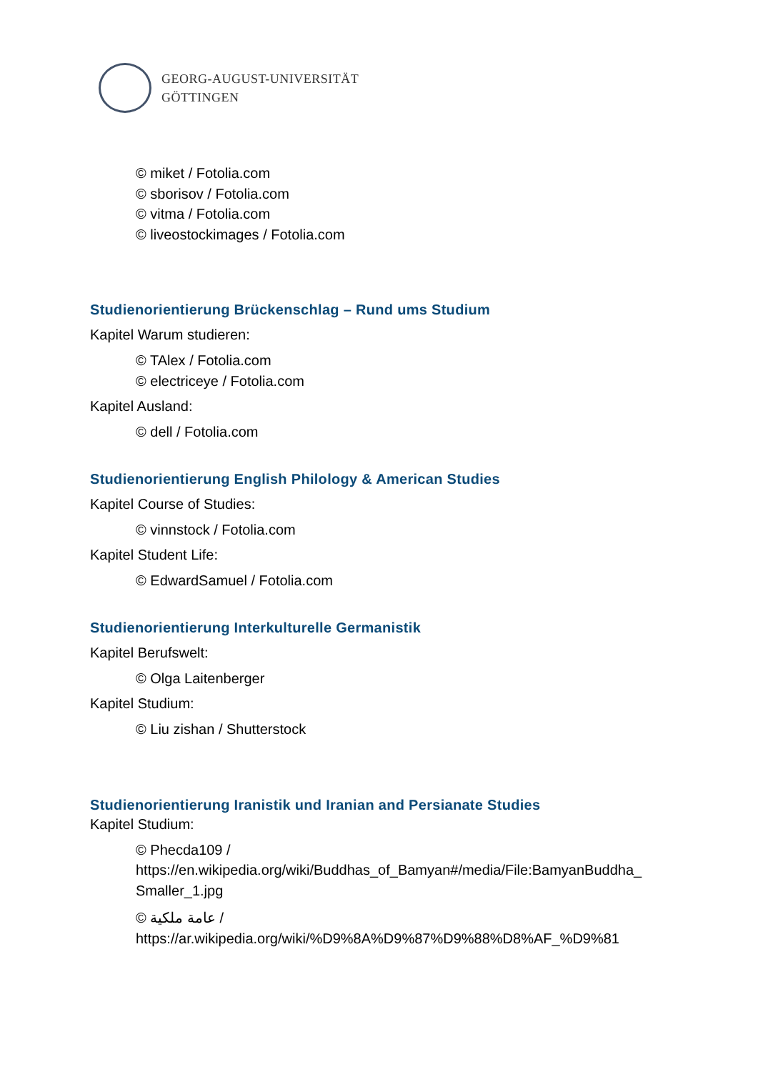GEORG-AUGUST-UNIVERSITÄT
GÖTTINGEN
© miket / Fotolia.com
© sborisov / Fotolia.com
© vitma / Fotolia.com
© liveostockimages / Fotolia.com
Studienorientierung Brückenschlag – Rund ums Studium
Kapitel Warum studieren:
© TAlex / Fotolia.com
© electriceye / Fotolia.com
Kapitel Ausland:
© dell / Fotolia.com
Studienorientierung English Philology & American Studies
Kapitel Course of Studies:
© vinnstock / Fotolia.com
Kapitel Student Life:
© EdwardSamuel / Fotolia.com
Studienorientierung Interkulturelle Germanistik
Kapitel Berufswelt:
© Olga Laitenberger
Kapitel Studium:
© Liu zishan / Shutterstock
Studienorientierung Iranistik und Iranian and Persianate Studies
Kapitel Studium:
© Phecda109 /
https://en.wikipedia.org/wiki/Buddhas_of_Bamyan#/media/File:BamyanBuddha_
Smaller_1.jpg
© عامة ملكية /
https://ar.wikipedia.org/wiki/%D9%8A%D9%87%D9%88%D8%AF_%D9%81